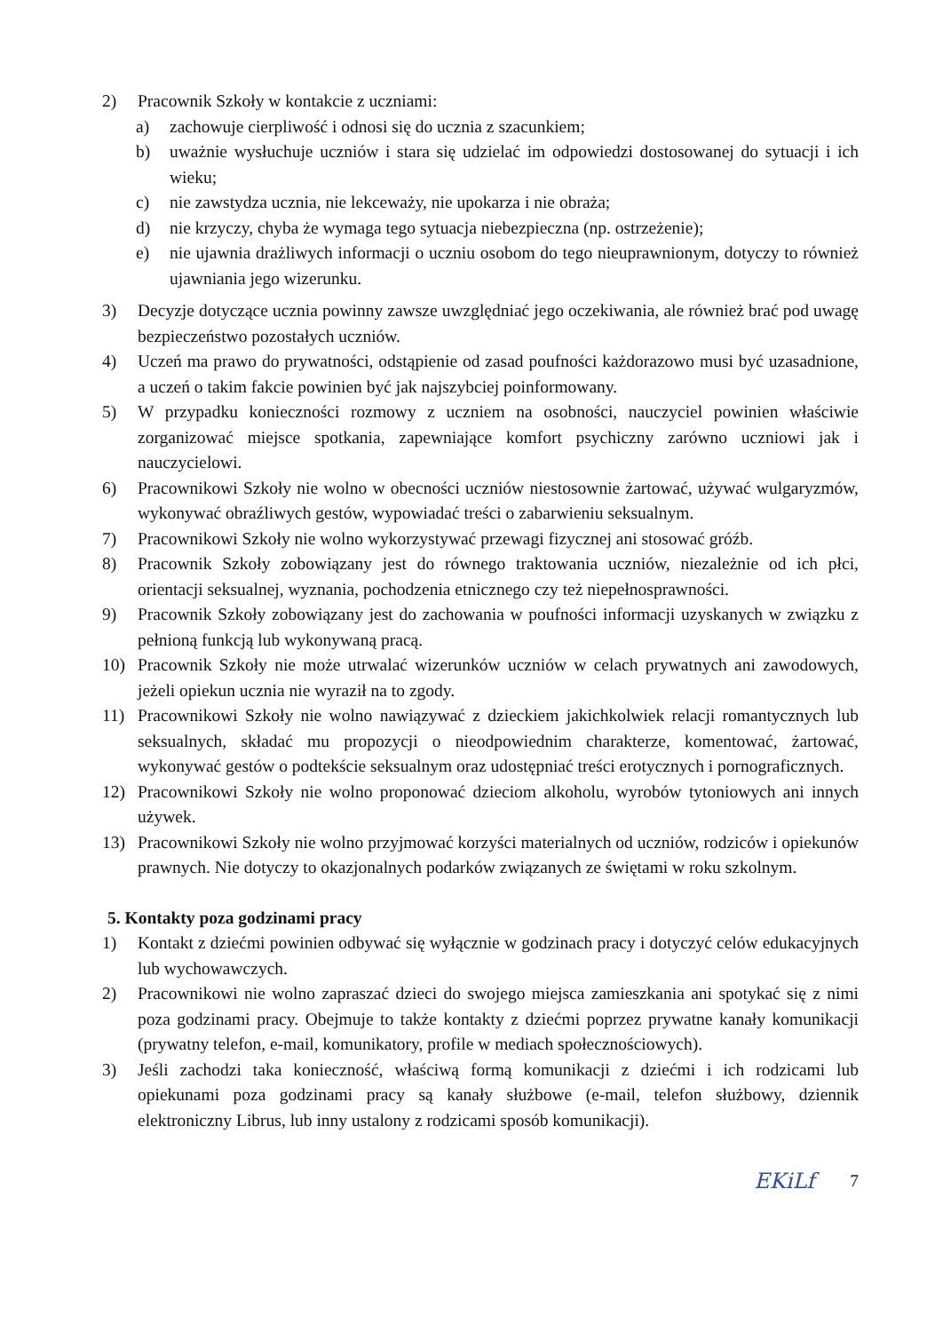2) Pracownik Szkoły w kontakcie z uczniami:
a) zachowuje cierpliwość i odnosi się do ucznia z szacunkiem;
b) uważnie wysłuchuje uczniów i stara się udzielać im odpowiedzi dostosowanej do sytuacji i ich wieku;
c) nie zawstydza ucznia, nie lekceważy, nie upokarza i nie obraża;
d) nie krzyczy, chyba że wymaga tego sytuacja niebezpieczna (np. ostrzeżenie);
e) nie ujawnia drażliwych informacji o uczniu osobom do tego nieuprawnionym, dotyczy to również ujawniania jego wizerunku.
3) Decyzje dotyczące ucznia powinny zawsze uwzględniać jego oczekiwania, ale również brać pod uwagę bezpieczeństwo pozostałych uczniów.
4) Uczeń ma prawo do prywatności, odstąpienie od zasad poufności każdorazowo musi być uzasadnione, a uczeń o takim fakcie powinien być jak najszybciej poinformowany.
5) W przypadku konieczności rozmowy z uczniem na osobności, nauczyciel powinien właściwie zorganizować miejsce spotkania, zapewniające komfort psychiczny zarówno uczniowi jak i nauczycielowi.
6) Pracownikowi Szkoły nie wolno w obecności uczniów niestosownie żartować, używać wulgaryzmów, wykonywać obraźliwych gestów, wypowiadać treści o zabarwieniu seksualnym.
7) Pracownikowi Szkoły nie wolno wykorzystywać przewagi fizycznej ani stosować gróźb.
8) Pracownik Szkoły zobowiązany jest do równego traktowania uczniów, niezależnie od ich płci, orientacji seksualnej, wyznania, pochodzenia etnicznego czy też niepełnosprawności.
9) Pracownik Szkoły zobowiązany jest do zachowania w poufności informacji uzyskanych w związku z pełnioną funkcją lub wykonywaną pracą.
10) Pracownik Szkoły nie może utrwalać wizerunków uczniów w celach prywatnych ani zawodowych, jeżeli opiekun ucznia nie wyraził na to zgody.
11) Pracownikowi Szkoły nie wolno nawiązywać z dzieckiem jakichkolwiek relacji romantycznych lub seksualnych, składać mu propozycji o nieodpowiednim charakterze, komentować, żartować, wykonywać gestów o podtekście seksualnym oraz udostępniać treści erotycznych i pornograficznych.
12) Pracownikowi Szkoły nie wolno proponować dzieciom alkoholu, wyrobów tytoniowych ani innych używek.
13) Pracownikowi Szkoły nie wolno przyjmować korzyści materialnych od uczniów, rodziców i opiekunów prawnych. Nie dotyczy to okazjonalnych podarków związanych ze świętami w roku szkolnym.
5. Kontakty poza godzinami pracy
1) Kontakt z dziećmi powinien odbywać się wyłącznie w godzinach pracy i dotyczyć celów edukacyjnych lub wychowawczych.
2) Pracownikowi nie wolno zapraszać dzieci do swojego miejsca zamieszkania ani spotykać się z nimi poza godzinami pracy. Obejmuje to także kontakty z dziećmi poprzez prywatne kanały komunikacji (prywatny telefon, e-mail, komunikatory, profile w mediach społecznościowych).
3) Jeśli zachodzi taka konieczność, właściwą formą komunikacji z dziećmi i ich rodzicami lub opiekunami poza godzinami pracy są kanały służbowe (e-mail, telefon służbowy, dziennik elektroniczny Librus, lub inny ustalony z rodzicami sposób komunikacji).
EKiLf 7